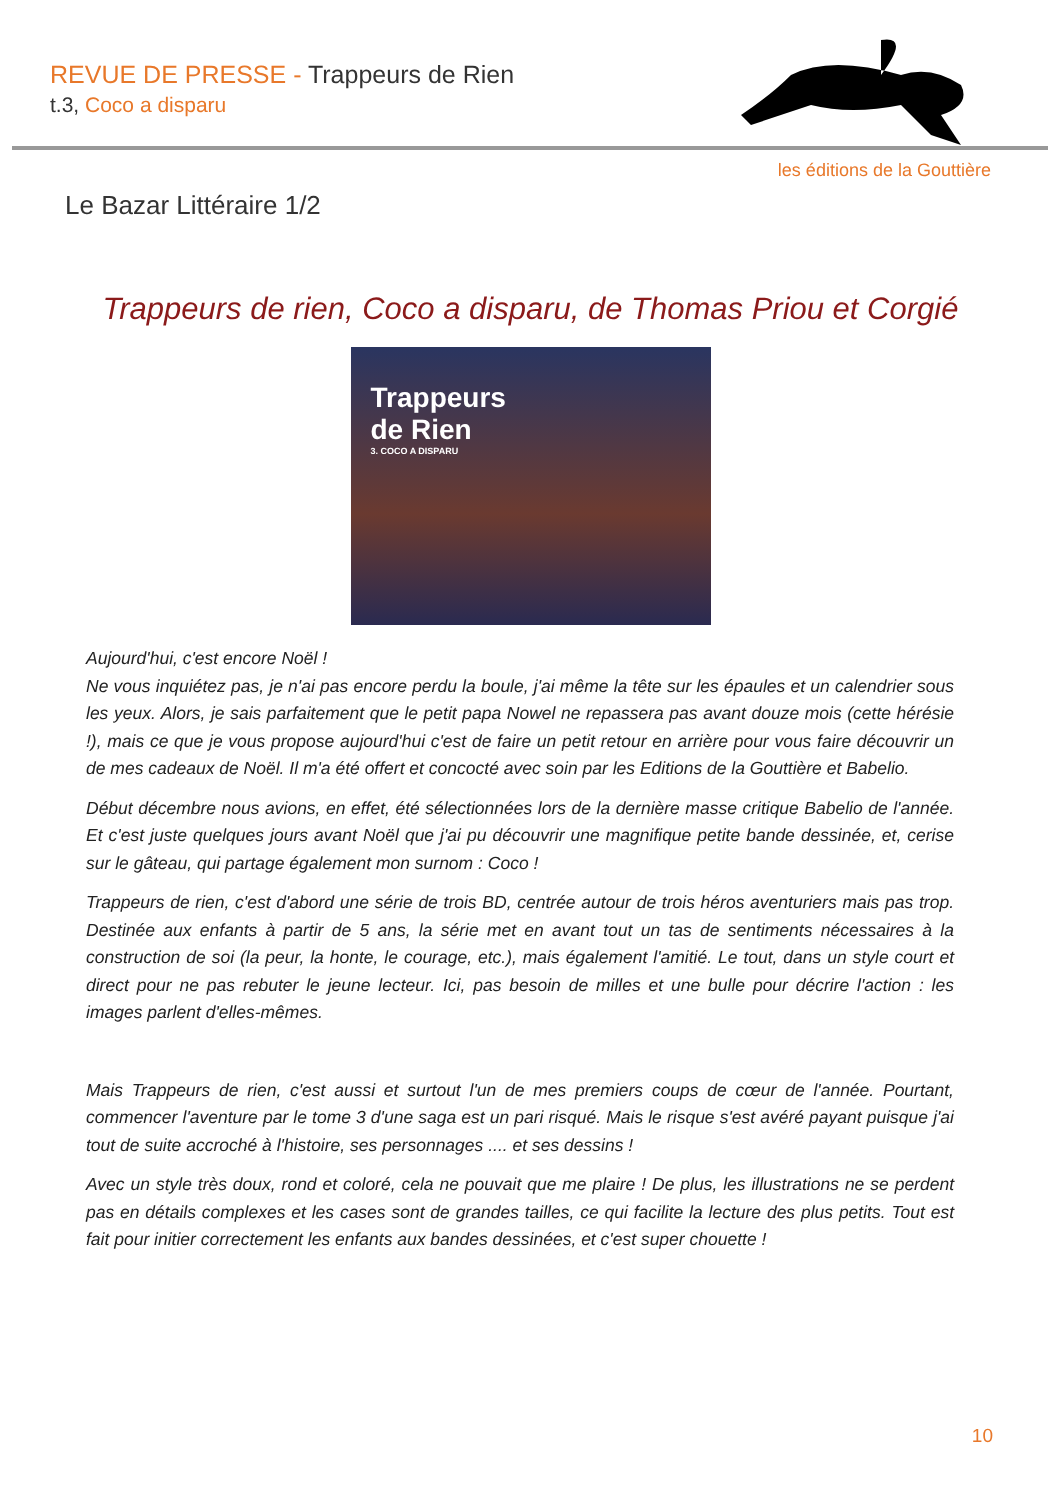REVUE DE PRESSE - Trappeurs de Rien
t.3, Coco a disparu
les éditions de la Gouttière
Le Bazar Littéraire 1/2
Trappeurs de rien, Coco a disparu, de Thomas Priou et Corgié
Trappeurs
de Rien
3. COCO A DISPARU
Aujourd'hui, c'est encore Noël !
Ne vous inquiétez pas, je n'ai pas encore perdu la boule, j'ai même la tête sur les épaules et un calendrier sous les yeux. Alors, je sais parfaitement que le petit papa Nowel ne repassera pas avant douze mois (cette hérésie !), mais ce que je vous propose aujourd'hui c'est de faire un petit retour en arrière pour vous faire découvrir un de mes cadeaux de Noël. Il m'a été offert et concocté avec soin par les Editions de la Gouttière et Babelio.
Début décembre nous avions, en effet, été sélectionnées lors de la dernière masse critique Babelio de l'année. Et c'est juste quelques jours avant Noël que j'ai pu découvrir une magnifique petite bande dessinée, et, cerise sur le gâteau, qui partage également mon surnom : Coco !
Trappeurs de rien, c'est d'abord une série de trois BD, centrée autour de trois héros aventuriers mais pas trop. Destinée aux enfants à partir de 5 ans, la série met en avant tout un tas de sentiments nécessaires à la construction de soi (la peur, la honte, le courage, etc.), mais également l'amitié. Le tout, dans un style court et direct pour ne pas rebuter le jeune lecteur. Ici, pas besoin de milles et une bulle pour décrire l'action : les images parlent d'elles-mêmes.
Mais Trappeurs de rien, c'est aussi et surtout l'un de mes premiers coups de cœur de l'année. Pourtant, commencer l'aventure par le tome 3 d'une saga est un pari risqué. Mais le risque s'est avéré payant puisque j'ai tout de suite accroché à l'histoire, ses personnages .... et ses dessins !
Avec un style très doux, rond et coloré, cela ne pouvait que me plaire ! De plus, les illustrations ne se perdent pas en détails complexes et les cases sont de grandes tailles, ce qui facilite la lecture des plus petits. Tout est fait pour initier correctement les enfants aux bandes dessinées, et c'est super chouette !
10